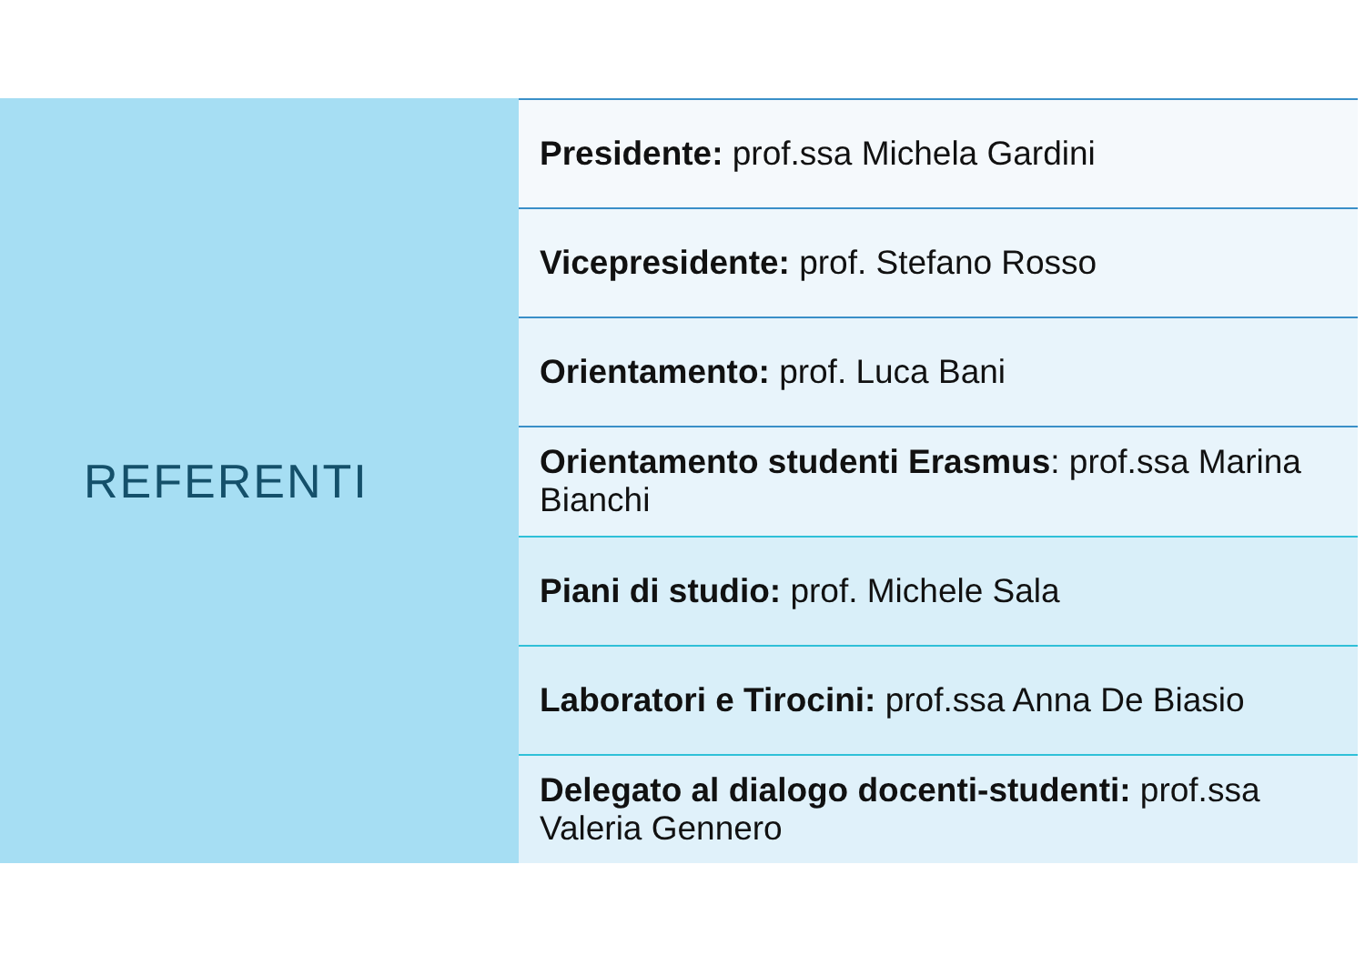REFERENTI
Presidente: prof.ssa Michela Gardini
Vicepresidente: prof. Stefano Rosso
Orientamento: prof. Luca Bani
Orientamento studenti Erasmus: prof.ssa Marina Bianchi
Piani di studio: prof. Michele Sala
Laboratori e Tirocini: prof.ssa Anna De Biasio
Delegato al dialogo docenti-studenti: prof.ssa Valeria Gennero